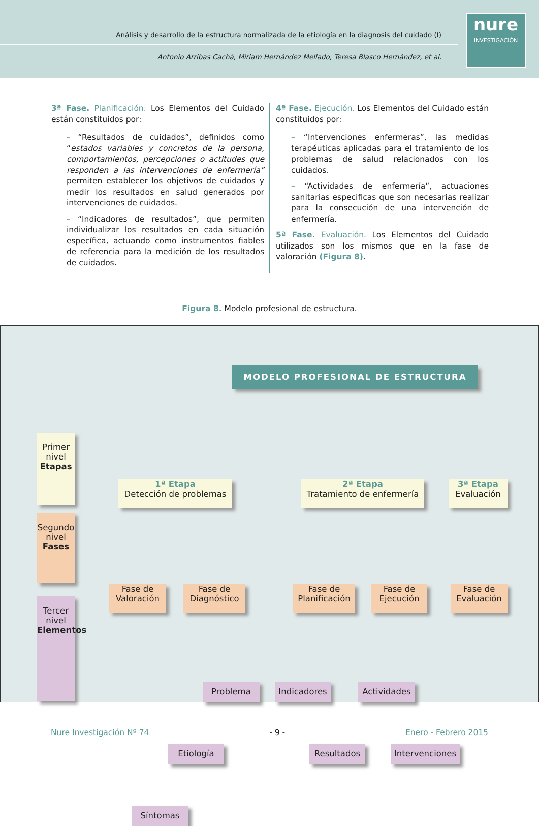Análisis y desarrollo de la estructura normalizada de la etiología en la diagnosis del cuidado (I)
Antonio Arribas Cachá, Miriam Hernández Mellado, Teresa Blasco Hernández, et al.
nure
INVESTIGACIÓN
3ª Fase. Planificación. Los Elementos del Cuidado están constituidos por:
– “Resultados de cuidados”, definidos como “estados variables y concretos de la persona, comportamientos, percepciones o actitudes que responden a las intervenciones de enfermería” permiten establecer los objetivos de cuidados y medir los resultados en salud generados por intervenciones de cuidados.
– “Indicadores de resultados”, que permiten individualizar los resultados en cada situación específica, actuando como instrumentos fiables de referencia para la medición de los resultados de cuidados.
4ª Fase. Ejecución. Los Elementos del Cuidado están constituidos por:
– “Intervenciones enfermeras”, las medidas terapéuticas aplicadas para el tratamiento de los problemas de salud relacionados con los cuidados.
– “Actividades de enfermería”, actuaciones sanitarias especificas que son necesarias realizar para la consecución de una intervención de enfermería.
5ª Fase. Evaluación. Los Elementos del Cuidado utilizados son los mismos que en la fase de valoración (Figura 8).
Figura 8. Modelo profesional de estructura.
MODELO PROFESIONAL DE ESTRUCTURA
Primer nivel Etapas
Segundo nivel Fases
Tercer nivel Elementos
1ª Etapa
Detección de problemas
2ª Etapa
Tratamiento de enfermería
3ª Etapa
Evaluación
Fase de Valoración
Fase de Diagnóstico
Fase de Planificación
Fase de Ejecución
Fase de Evaluación
Problema Indicadores Actividades
Etiología Resultados
Intervenciones
Síntomas
Nure Investigación Nº 74 - 9 - Enero - Febrero 2015